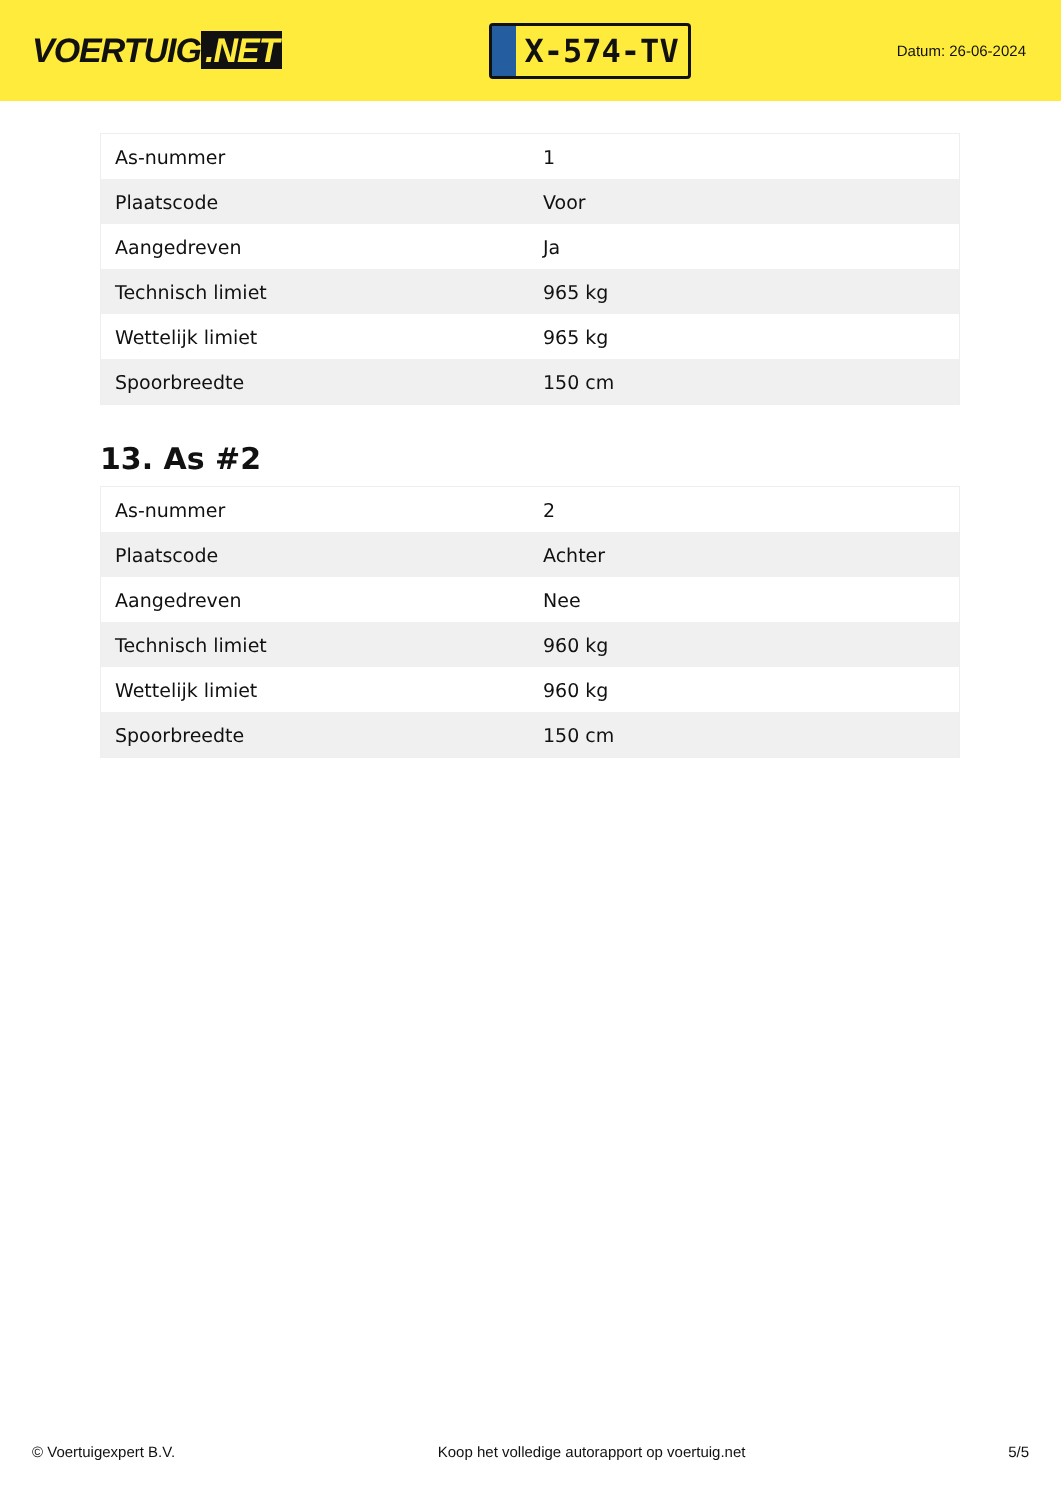VOERTUIG.NET
X-574-TV
Datum: 26-06-2024
| As-nummer | 1 |
| Plaatscode | Voor |
| Aangedreven | Ja |
| Technisch limiet | 965 kg |
| Wettelijk limiet | 965 kg |
| Spoorbreedte | 150 cm |
13. As #2
| As-nummer | 2 |
| Plaatscode | Achter |
| Aangedreven | Nee |
| Technisch limiet | 960 kg |
| Wettelijk limiet | 960 kg |
| Spoorbreedte | 150 cm |
© Voertuigexpert B.V. Koop het volledige autorapport op voertuig.net 5/5